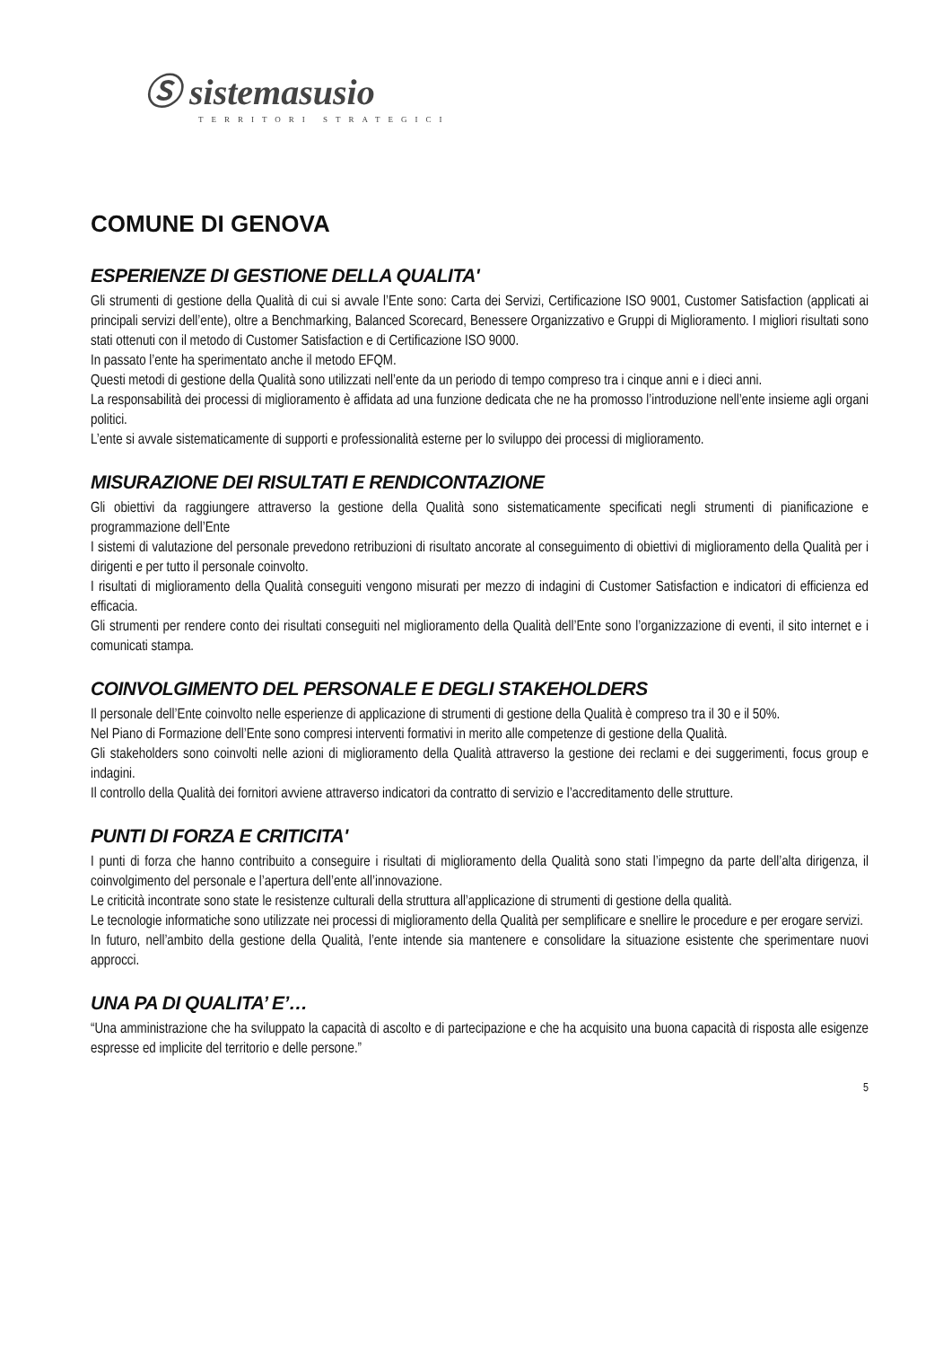Ⓢ sistemasusio
TERRITORI STRATEGICI
COMUNE DI GENOVA
ESPERIENZE DI GESTIONE DELLA QUALITA'
Gli strumenti di gestione della Qualità di cui si avvale l’Ente sono: Carta dei Servizi, Certificazione ISO 9001, Customer Satisfaction (applicati ai principali servizi dell’ente), oltre a Benchmarking, Balanced Scorecard, Benessere Organizzativo e Gruppi di Miglioramento. I migliori risultati sono stati ottenuti con il metodo di Customer Satisfaction e di Certificazione ISO 9000.
In passato l’ente ha sperimentato anche il metodo EFQM.
Questi metodi di gestione della Qualità sono utilizzati nell’ente da un periodo di tempo compreso tra i cinque anni e i dieci anni.
La responsabilità dei processi di miglioramento è affidata ad una funzione dedicata che ne ha promosso l’introduzione nell’ente insieme agli organi politici.
L’ente si avvale sistematicamente di supporti e professionalità esterne per lo sviluppo dei processi di miglioramento.
MISURAZIONE DEI RISULTATI E RENDICONTAZIONE
Gli obiettivi da raggiungere attraverso la gestione della Qualità sono sistematicamente specificati negli strumenti di pianificazione e programmazione dell’Ente
I sistemi di valutazione del personale prevedono retribuzioni di risultato ancorate al conseguimento di obiettivi di miglioramento della Qualità per i dirigenti e per tutto il personale coinvolto.
I risultati di miglioramento della Qualità conseguiti vengono misurati per mezzo di indagini di Customer Satisfaction e indicatori di efficienza ed efficacia.
Gli strumenti per rendere conto dei risultati conseguiti nel miglioramento della Qualità dell’Ente sono l’organizzazione di eventi, il sito internet e i comunicati stampa.
COINVOLGIMENTO DEL PERSONALE E DEGLI STAKEHOLDERS
Il personale dell’Ente coinvolto nelle esperienze di applicazione di strumenti di gestione della Qualità è compreso tra il 30 e il 50%.
Nel Piano di Formazione dell’Ente sono compresi interventi formativi in merito alle competenze di gestione della Qualità.
Gli stakeholders sono coinvolti nelle azioni di miglioramento della Qualità attraverso la gestione dei reclami e dei suggerimenti, focus group e indagini.
Il controllo della Qualità dei fornitori avviene attraverso indicatori da contratto di servizio e l’accreditamento delle strutture.
PUNTI DI FORZA E CRITICITA'
I punti di forza che hanno contribuito a conseguire i risultati di miglioramento della Qualità sono stati l’impegno da parte dell’alta dirigenza, il coinvolgimento del personale e l’apertura dell’ente all’innovazione.
Le criticità incontrate sono state le resistenze culturali della struttura all’applicazione di strumenti di gestione della qualità.
Le tecnologie informatiche sono utilizzate nei processi di miglioramento della Qualità per semplificare e snellire le procedure e per erogare servizi.
In futuro, nell’ambito della gestione della Qualità, l’ente intende sia mantenere e consolidare la situazione esistente che sperimentare nuovi approcci.
UNA PA DI QUALITA’ E’…
“Una amministrazione che ha sviluppato la capacità di ascolto e di partecipazione e che ha acquisito una buona capacità di risposta alle esigenze espresse ed implicite del territorio e delle persone.”
5